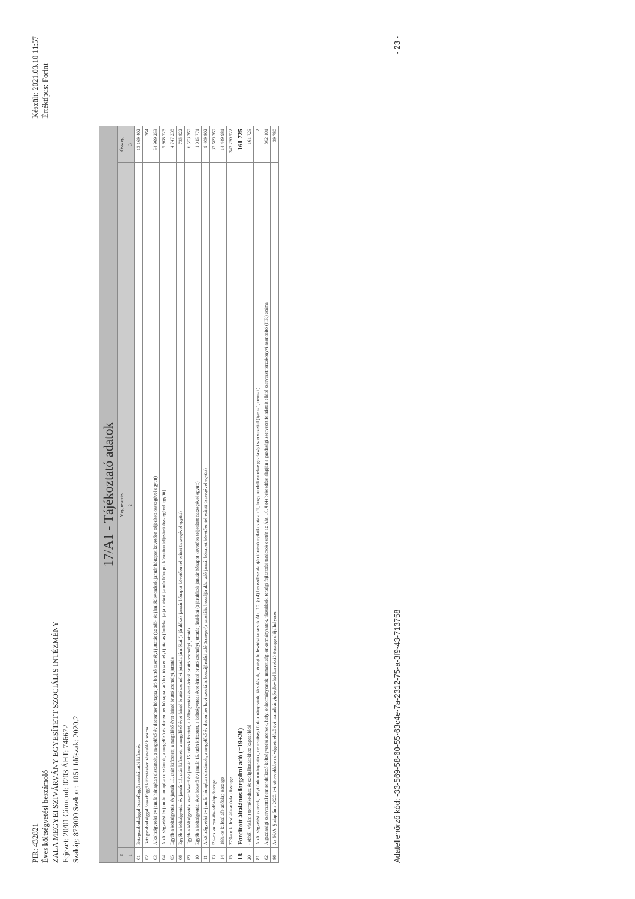PIR: 432821
Éves költségvetési beszámoló
ZALA MEGYEI SZIVÁRVÁNY EGYESÍTETT SZOCIÁLIS INTÉZMÉNY
Fejezet: 20/01 Címrend: 0203 ÁHT: 746672
Szakág: 873000 Szektor: 1051 Időszak: 2020.2
Készült: 2021.03.10 11:57
Értéktípus: Forint
| 17/A1 - Tájékoztató adatok | | |
| # | Megnevezés | Összeg |
| 1 | 2 | 3 |
| 01 | Betegszabadsággal összefüggő munkáltatói kifizetés | 13 169 402 |
| 02 | Betegszabadsággal összefüggő kifizetésben részesülők száma | 264 |
| 03 | A költségvetési év január hónapban elszámolt, a megelőző év december hónapra járó bruttó személyi juttatás (az adó- és járuléklevonások január hónapot követően teljesített összegével együtt) | 54 969 253 |
| 04 | A költségvetési év január hónapban elszámolt, a megelőző év december hónapra járó bruttó személyi juttatás járulékai (a járulékok január hónapot követően teljesített összegével együtt) | 9 908 725 |
| 05 | Egyéb a költségvetési év január 15. után kifizetett, a megelőző évet érintő bruttó személyi juttatás | 4 747 238 |
| 06 | Egyéb a költségvetési év január 15. után kifizetett, a megelőző évet érintő bruttó személyi juttatás járulékai (a járulékok január hónapot követően teljesített összegével együtt) | 735 822 |
| 09 | Egyéb a költségvetési évet követő év január 15. után kifizetett, a költségvetési évet érintő bruttó személyi juttatás | 6 553 360 |
| 10 | Egyéb a költségvetési évet követő év január 15. után kifizetett, a költségvetési évet érintő bruttó személyi juttatás járulékai (a járulékok január hónapot követően teljesített összegével együtt) | 1 015 771 |
| 11 | A költségvetési év január hónapban elszámolt, a megelőző év december havi szociális hozzájárulási adó összege (a szociális hozzájárulási adó január hónapot követően teljesített összegével együtt) | 9 409 802 |
| 13 | 5%-os kulcsú áfa-adóalap összege | 32 609 269 |
| 14 | 18%-os kulcsú áfa-adóalap összege | 14 449 981 |
| 15 | 27%-os kulcsú áfa-adóalap összege | 343 250 922 |
| 18 | Fordított általános forgalmi adó (=19+20) | 161 725 |
| 20 | - ebből: vásárolt termékekhez és szolgáltatásokhoz kapcsolódó | 161 725 |
| 81 | A költségvetési szervek, helyi önkormányzatok, nemzetiségi önkormányzatok, társulások, térségi fejlesztési tanácsok Áht. 10. § (4) bekezdése alapján történő nyilatkozata arról, hogy rendelkeznek-e gazdasági szervezettel (igen=1, nem=2) | 2 |
| 82 | A gazdasági szervezettel nem rendelkező költségvetési szervek, helyi önkormányzatok, nemzetiségi önkormányzatok, társulások, térségi fejlesztési tanácsok esetén az Áht. 10. § (4) bekezdése alapján a gazdasági szervezet feladatait ellátó szervezet törzskönyvi azonosító (PIR) száma | 802 101 |
| 86 | Az 56/A. § alapján a 2020. évi könyvelésben elvégzett előző évi maradványigénybevétel korrekció összege előjelhelyesen | 39 780 |
Adatellenőrző kód: -33-569-58-60-55-63c4e-7a-2312-75-a-3f9-43-713758
- 23 -